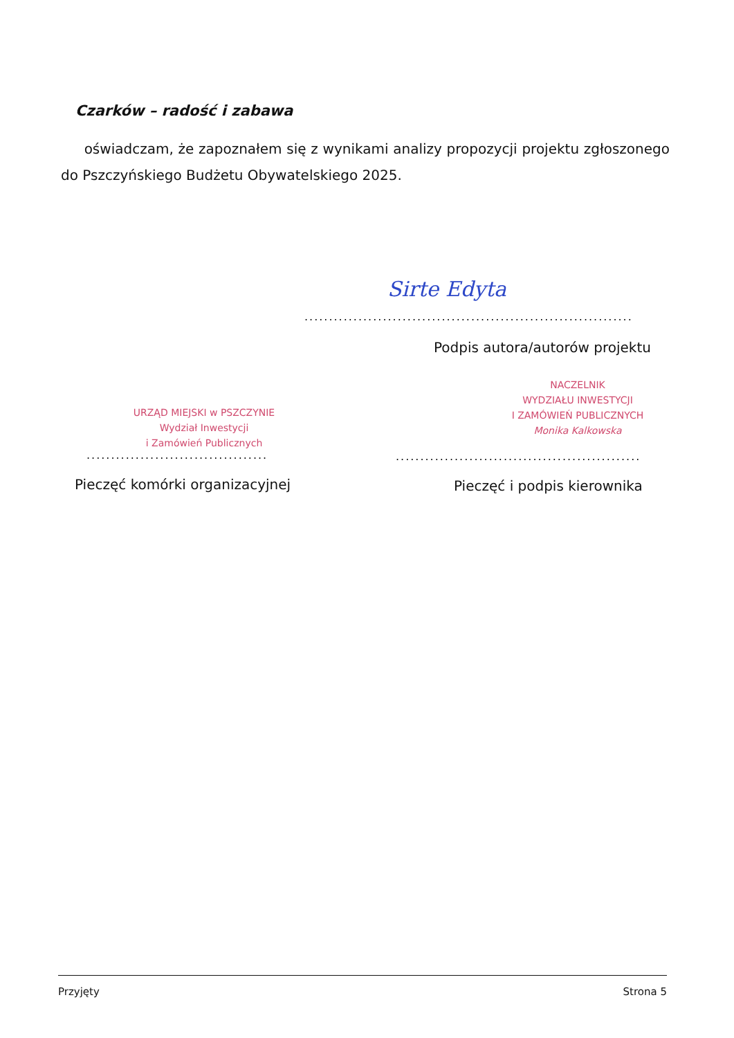Czarków – radość i zabawa
oświadczam, że zapoznałem się z wynikami analizy propozycji projektu zgłoszonego do Pszczyńskiego Budżetu Obywatelskiego 2025.
Sirte Edyta
...................................................................
Podpis autora/autorów projektu
URZĄD MIEJSKI w PSZCZYNIE
Wydział Inwestycji
i Zamówień Publicznych
.....................................
Pieczęć komórki organizacyjnej
NACZELNIK
WYDZIAŁU INWESTYCJI
I ZAMÓWIEŃ PUBLICZNYCH
Monika Kalkowska
..................................................
Pieczęć i podpis kierownika
Przyjęty Strona 5